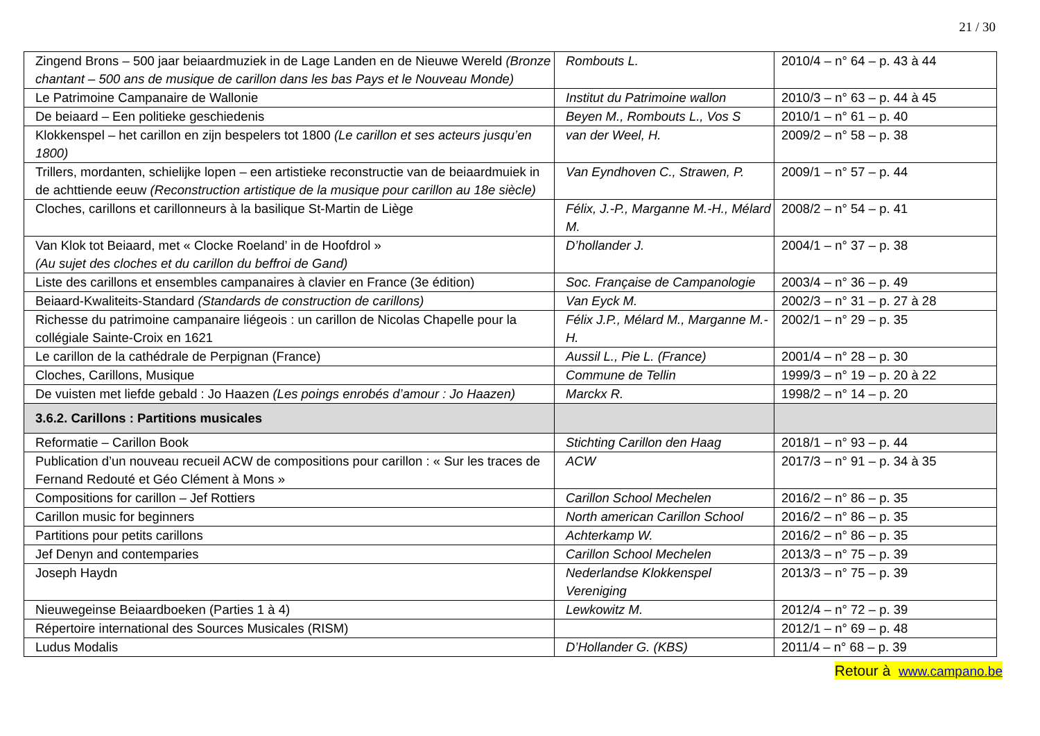21 / 30
| Zingend Brons – 500 jaar beiaardmuziek in de Lage Landen en de Nieuwe Wereld (Bronze chantant – 500 ans de musique de carillon dans les bas Pays et le Nouveau Monde) | Rombouts L. | 2010/4 – n° 64 – p. 43 à 44 |
| Le Patrimoine Campanaire de Wallonie | Institut du Patrimoine wallon | 2010/3 – n° 63 – p. 44 à 45 |
| De beiaard – Een politieke geschiedenis | Beyen M., Rombouts L., Vos S | 2010/1 – n° 61 – p. 40 |
| Klokkenspel – het carillon en zijn bespelers tot 1800 (Le carillon et ses acteurs jusqu’en 1800) | van der Weel, H. | 2009/2 – n° 58 – p. 38 |
| Trillers, mordanten, schielijke lopen – een artistieke reconstructie van de beiaardmuiek in de achttiende eeuw (Reconstruction artistique de la musique pour carillon au 18e siècle) | Van Eyndhoven C., Strawen, P. | 2009/1 – n° 57 – p. 44 |
| Cloches, carillons et carillonneurs à la basilique St-Martin de Liège | Félix, J.-P., Marganne M.-H., Mélard M. | 2008/2 – n° 54 – p. 41 |
| Van Klok tot Beiaard, met « Clocke Roeland’ in de Hoofdrol » (Au sujet des cloches et du carillon du beffroi de Gand) | D’hollander J. | 2004/1 – n° 37 – p. 38 |
| Liste des carillons et ensembles campanaires à clavier en France (3e édition) | Soc. Française de Campanologie | 2003/4 – n° 36 – p. 49 |
| Beiaard-Kwaliteits-Standard (Standards de construction de carillons) | Van Eyck M. | 2002/3 – n° 31 – p. 27 à 28 |
| Richesse du patrimoine campanaire liégeois : un carillon de Nicolas Chapelle pour la collégiale Sainte-Croix en 1621 | Félix J.P., Mélard M., Marganne M.-H. | 2002/1 – n° 29 – p. 35 |
| Le carillon de la cathédrale de Perpignan (France) | Aussil L., Pie L. (France) | 2001/4 – n° 28 – p. 30 |
| Cloches, Carillons, Musique | Commune de Tellin | 1999/3 – n° 19 – p. 20 à 22 |
| De vuisten met liefde gebald : Jo Haazen (Les poings enrobés d’amour : Jo Haazen) | Marckx R. | 1998/2 – n° 14 – p. 20 |
| 3.6.2. Carillons : Partitions musicales | | |
| Reformatie – Carillon Book | Stichting Carillon den Haag | 2018/1 – n° 93 – p. 44 |
| Publication d’un nouveau recueil ACW de compositions pour carillon : « Sur les traces de Fernand Redouté et Géo Clément à Mons » | ACW | 2017/3 – n° 91 – p. 34 à 35 |
| Compositions for carillon – Jef Rottiers | Carillon School Mechelen | 2016/2 – n° 86 – p. 35 |
| Carillon music for beginners | North american Carillon School | 2016/2 – n° 86 – p. 35 |
| Partitions pour petits carillons | Achterkamp W. | 2016/2 – n° 86 – p. 35 |
| Jef Denyn and contemparies | Carillon School Mechelen | 2013/3 – n° 75 – p. 39 |
| Joseph Haydn | Nederlandse Klokkenspel Vereniging | 2013/3 – n° 75 – p. 39 |
| Nieuwegeinse Beiaardboeken (Parties 1 à 4) | Lewkowitz M. | 2012/4 – n° 72 – p. 39 |
| Répertoire international des Sources Musicales (RISM) | | 2012/1 – n° 69 – p. 48 |
| Ludus Modalis | D’Hollander G. (KBS) | 2011/4 – n° 68 – p. 39 |
Retour à www.campano.be